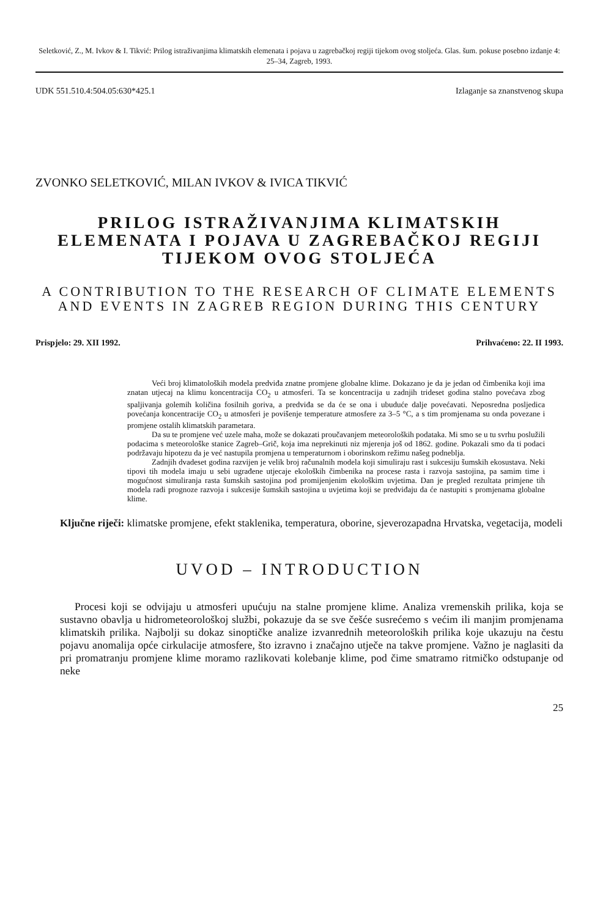Seletković, Z., M. Ivkov & I. Tikvić: Prilog istraživanjima klimatskih elemenata i pojava u zagrebačkoj regiji tijekom ovog stoljeća. Glas. šum. pokuse posebno izdanje 4: 25–34, Zagreb, 1993.
UDK 551.510.4:504.05:630*425.1 Izlaganje sa znanstvenog skupa
ZVONKO SELETKOVIĆ, MILAN IVKOV & IVICA TIKVIĆ
PRILOG ISTRAŽIVANJIMA KLIMATSKIH ELEMENATA I POJAVA U ZAGREBAČKOJ REGIJI TIJEKOM OVOG STOLJEĆA
A CONTRIBUTION TO THE RESEARCH OF CLIMATE ELEMENTS AND EVENTS IN ZAGREB REGION DURING THIS CENTURY
Prispjelo: 29. XII 1992. Prihvaćeno: 22. II 1993.
Veći broj klimatoloških modela predviđa znatne promjene globalne klime. Dokazano je da je jedan od čimbenika koji ima znatan utjecaj na klimu koncentracija CO<sub>2</sub> u atmosferi. Ta se koncentracija u zadnjih trideset godina stalno povećava zbog spaljivanja golemih količina fosilnih goriva, a predviđa se da će se ona i ubuduće dalje povećavati. Neposredna posljedica povećanja koncentracije CO<sub>2</sub> u atmosferi je povišenje temperature atmosfere za 3–5 °C, a s tim promjenama su onda povezane i promjene ostalih klimatskih parametara.
Da su te promjene već uzele maha, može se dokazati proučavanjem meteoroloških podataka. Mi smo se u tu svrhu poslužili podacima s meteorološke stanice Zagreb–Grič, koja ima neprekinuti niz mjerenja još od 1862. godine. Pokazali smo da ti podaci podržavaju hipotezu da je već nastupila promjena u temperaturnom i oborinskom režimu našeg podneblja.
Zadnjih dvadeset godina razvijen je velik broj računalnih modela koji simuliraju rast i sukcesiju šumskih ekosustava. Neki tipovi tih modela imaju u sebi ugrađene utjecaje ekoloških čimbenika na procese rasta i razvoja sastojina, pa samim time i mogućnost simuliranja rasta šumskih sastojina pod promijenjenim ekološkim uvjetima. Dan je pregled rezultata primjene tih modela radi prognoze razvoja i sukcesije šumskih sastojina u uvjetima koji se predviđaju da će nastupiti s promjenama globalne klime.
Ključne riječi: klimatske promjene, efekt staklenika, temperatura, oborine, sjeverozapadna Hrvatska, vegetacija, modeli
UVOD – INTRODUCTION
Procesi koji se odvijaju u atmosferi upućuju na stalne promjene klime. Analiza vremenskih prilika, koja se sustavno obavlja u hidrometeorološkoj službi, pokazuje da se sve češće susrećemo s većim ili manjim promjenama klimatskih prilika. Najbolji su dokaz sinoptičke analize izvanrednih meteoroloških prilika koje ukazuju na čestu pojavu anomalija opće cirkulacije atmosfere, što izravno i značajno utječe na takve promjene. Važno je naglasiti da pri promatranju promjene klime moramo razlikovati kolebanje klime, pod čime smatramo ritmičko odstupanje od neke
25